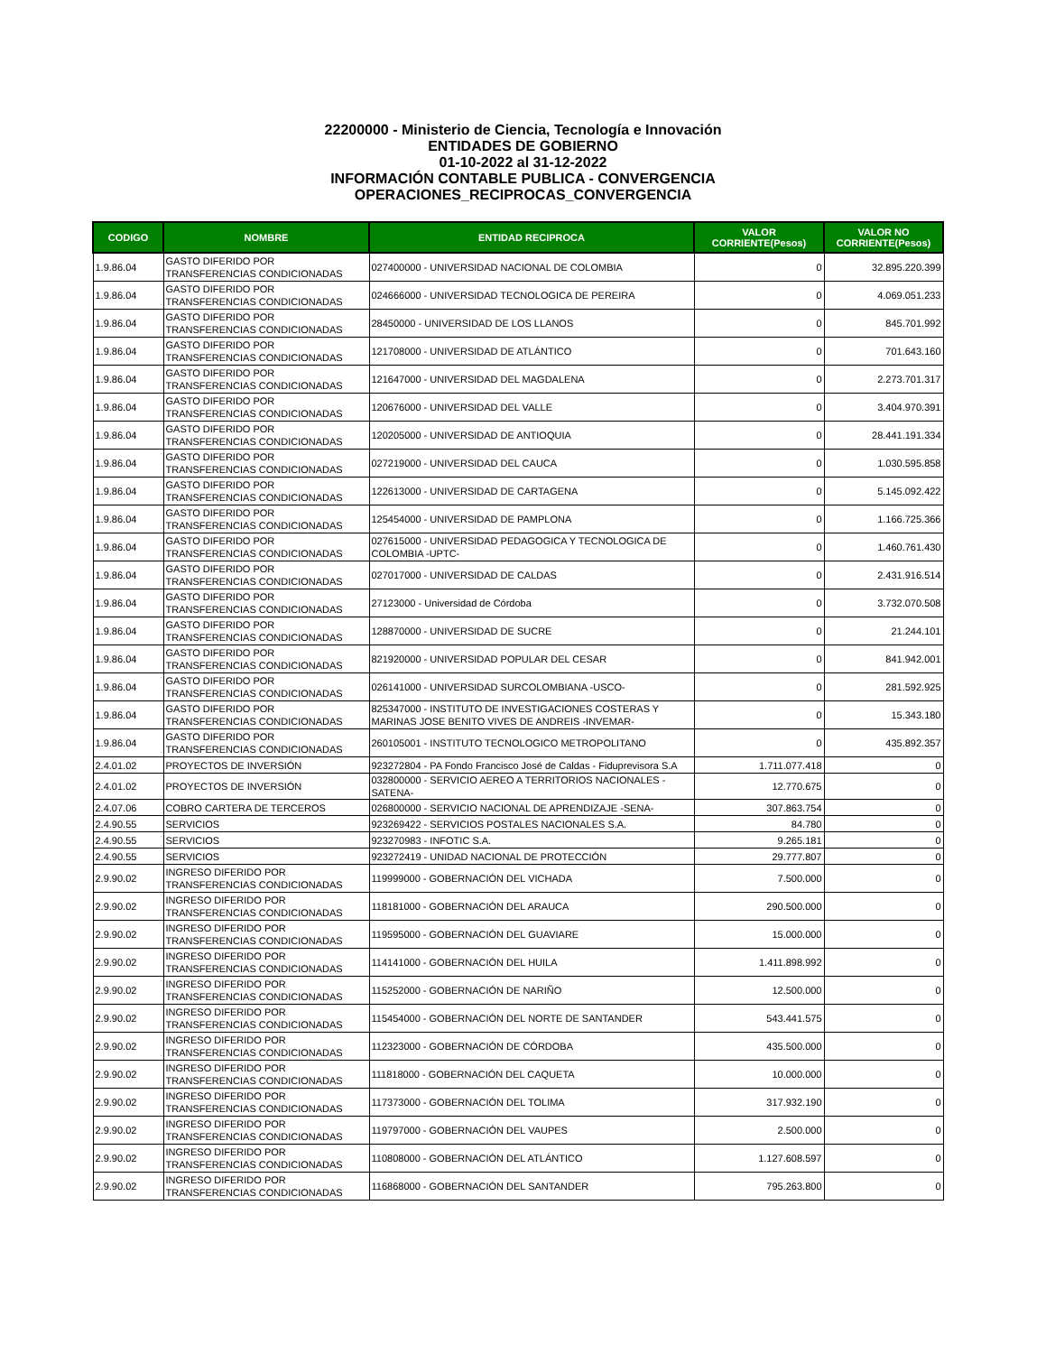22200000 - Ministerio de Ciencia, Tecnología e Innovación
ENTIDADES DE GOBIERNO
01-10-2022 al 31-12-2022
INFORMACIÓN CONTABLE PUBLICA - CONVERGENCIA
OPERACIONES_RECIPROCAS_CONVERGENCIA
| CODIGO | NOMBRE | ENTIDAD RECIPROCA | VALOR CORRIENTE(Pesos) | VALOR NO CORRIENTE(Pesos) |
| --- | --- | --- | --- | --- |
| 1.9.86.04 | GASTO DIFERIDO POR TRANSFERENCIAS CONDICIONADAS | 027400000 - UNIVERSIDAD NACIONAL DE COLOMBIA | 0 | 32.895.220.399 |
| 1.9.86.04 | GASTO DIFERIDO POR TRANSFERENCIAS CONDICIONADAS | 024666000 - UNIVERSIDAD TECNOLOGICA DE PEREIRA | 0 | 4.069.051.233 |
| 1.9.86.04 | GASTO DIFERIDO POR TRANSFERENCIAS CONDICIONADAS | 28450000 - UNIVERSIDAD DE LOS LLANOS | 0 | 845.701.992 |
| 1.9.86.04 | GASTO DIFERIDO POR TRANSFERENCIAS CONDICIONADAS | 121708000 - UNIVERSIDAD DE ATLÁNTICO | 0 | 701.643.160 |
| 1.9.86.04 | GASTO DIFERIDO POR TRANSFERENCIAS CONDICIONADAS | 121647000 - UNIVERSIDAD DEL MAGDALENA | 0 | 2.273.701.317 |
| 1.9.86.04 | GASTO DIFERIDO POR TRANSFERENCIAS CONDICIONADAS | 120676000 - UNIVERSIDAD DEL VALLE | 0 | 3.404.970.391 |
| 1.9.86.04 | GASTO DIFERIDO POR TRANSFERENCIAS CONDICIONADAS | 120205000 - UNIVERSIDAD DE ANTIOQUIA | 0 | 28.441.191.334 |
| 1.9.86.04 | GASTO DIFERIDO POR TRANSFERENCIAS CONDICIONADAS | 027219000 - UNIVERSIDAD DEL CAUCA | 0 | 1.030.595.858 |
| 1.9.86.04 | GASTO DIFERIDO POR TRANSFERENCIAS CONDICIONADAS | 122613000 - UNIVERSIDAD DE CARTAGENA | 0 | 5.145.092.422 |
| 1.9.86.04 | GASTO DIFERIDO POR TRANSFERENCIAS CONDICIONADAS | 125454000 - UNIVERSIDAD DE PAMPLONA | 0 | 1.166.725.366 |
| 1.9.86.04 | GASTO DIFERIDO POR TRANSFERENCIAS CONDICIONADAS | 027615000 - UNIVERSIDAD PEDAGOGICA Y TECNOLOGICA DE COLOMBIA -UPTC- | 0 | 1.460.761.430 |
| 1.9.86.04 | GASTO DIFERIDO POR TRANSFERENCIAS CONDICIONADAS | 027017000 - UNIVERSIDAD DE CALDAS | 0 | 2.431.916.514 |
| 1.9.86.04 | GASTO DIFERIDO POR TRANSFERENCIAS CONDICIONADAS | 27123000 - Universidad de Córdoba | 0 | 3.732.070.508 |
| 1.9.86.04 | GASTO DIFERIDO POR TRANSFERENCIAS CONDICIONADAS | 128870000 - UNIVERSIDAD DE SUCRE | 0 | 21.244.101 |
| 1.9.86.04 | GASTO DIFERIDO POR TRANSFERENCIAS CONDICIONADAS | 821920000 - UNIVERSIDAD POPULAR DEL CESAR | 0 | 841.942.001 |
| 1.9.86.04 | GASTO DIFERIDO POR TRANSFERENCIAS CONDICIONADAS | 026141000 - UNIVERSIDAD SURCOLOMBIANA -USCO- | 0 | 281.592.925 |
| 1.9.86.04 | GASTO DIFERIDO POR TRANSFERENCIAS CONDICIONADAS | 825347000 - INSTITUTO DE INVESTIGACIONES COSTERAS Y MARINAS JOSE BENITO VIVES DE ANDREIS -INVEMAR- | 0 | 15.343.180 |
| 1.9.86.04 | GASTO DIFERIDO POR TRANSFERENCIAS CONDICIONADAS | 260105001 - INSTITUTO TECNOLOGICO METROPOLITANO | 0 | 435.892.357 |
| 2.4.01.02 | PROYECTOS DE INVERSIÓN | 923272804 - PA Fondo Francisco José de Caldas - Fiduprevisora S.A | 1.711.077.418 | 0 |
| 2.4.01.02 | PROYECTOS DE INVERSIÓN | 032800000 - SERVICIO AEREO A TERRITORIOS NACIONALES -SATENA- | 12.770.675 | 0 |
| 2.4.07.06 | COBRO CARTERA DE TERCEROS | 026800000 - SERVICIO NACIONAL DE APRENDIZAJE -SENA- | 307.863.754 | 0 |
| 2.4.90.55 | SERVICIOS | 923269422 - SERVICIOS POSTALES NACIONALES S.A. | 84.780 | 0 |
| 2.4.90.55 | SERVICIOS | 923270983 - INFOTIC S.A. | 9.265.181 | 0 |
| 2.4.90.55 | SERVICIOS | 923272419 - UNIDAD NACIONAL DE PROTECCIÓN | 29.777.807 | 0 |
| 2.9.90.02 | INGRESO DIFERIDO POR TRANSFERENCIAS CONDICIONADAS | 119999000 - GOBERNACIÓN DEL VICHADA | 7.500.000 | 0 |
| 2.9.90.02 | INGRESO DIFERIDO POR TRANSFERENCIAS CONDICIONADAS | 118181000 - GOBERNACIÓN DEL ARAUCA | 290.500.000 | 0 |
| 2.9.90.02 | INGRESO DIFERIDO POR TRANSFERENCIAS CONDICIONADAS | 119595000 - GOBERNACIÓN DEL GUAVIARE | 15.000.000 | 0 |
| 2.9.90.02 | INGRESO DIFERIDO POR TRANSFERENCIAS CONDICIONADAS | 114141000 - GOBERNACIÓN DEL HUILA | 1.411.898.992 | 0 |
| 2.9.90.02 | INGRESO DIFERIDO POR TRANSFERENCIAS CONDICIONADAS | 115252000 - GOBERNACIÓN DE NARIÑO | 12.500.000 | 0 |
| 2.9.90.02 | INGRESO DIFERIDO POR TRANSFERENCIAS CONDICIONADAS | 115454000 - GOBERNACIÓN DEL NORTE DE SANTANDER | 543.441.575 | 0 |
| 2.9.90.02 | INGRESO DIFERIDO POR TRANSFERENCIAS CONDICIONADAS | 112323000 - GOBERNACIÓN DE CÓRDOBA | 435.500.000 | 0 |
| 2.9.90.02 | INGRESO DIFERIDO POR TRANSFERENCIAS CONDICIONADAS | 111818000 - GOBERNACIÓN DEL CAQUETA | 10.000.000 | 0 |
| 2.9.90.02 | INGRESO DIFERIDO POR TRANSFERENCIAS CONDICIONADAS | 117373000 - GOBERNACIÓN DEL TOLIMA | 317.932.190 | 0 |
| 2.9.90.02 | INGRESO DIFERIDO POR TRANSFERENCIAS CONDICIONADAS | 119797000 - GOBERNACIÓN DEL VAUPES | 2.500.000 | 0 |
| 2.9.90.02 | INGRESO DIFERIDO POR TRANSFERENCIAS CONDICIONADAS | 110808000 - GOBERNACIÓN DEL ATLÁNTICO | 1.127.608.597 | 0 |
| 2.9.90.02 | INGRESO DIFERIDO POR TRANSFERENCIAS CONDICIONADAS | 116868000 - GOBERNACIÓN DEL SANTANDER | 795.263.800 | 0 |